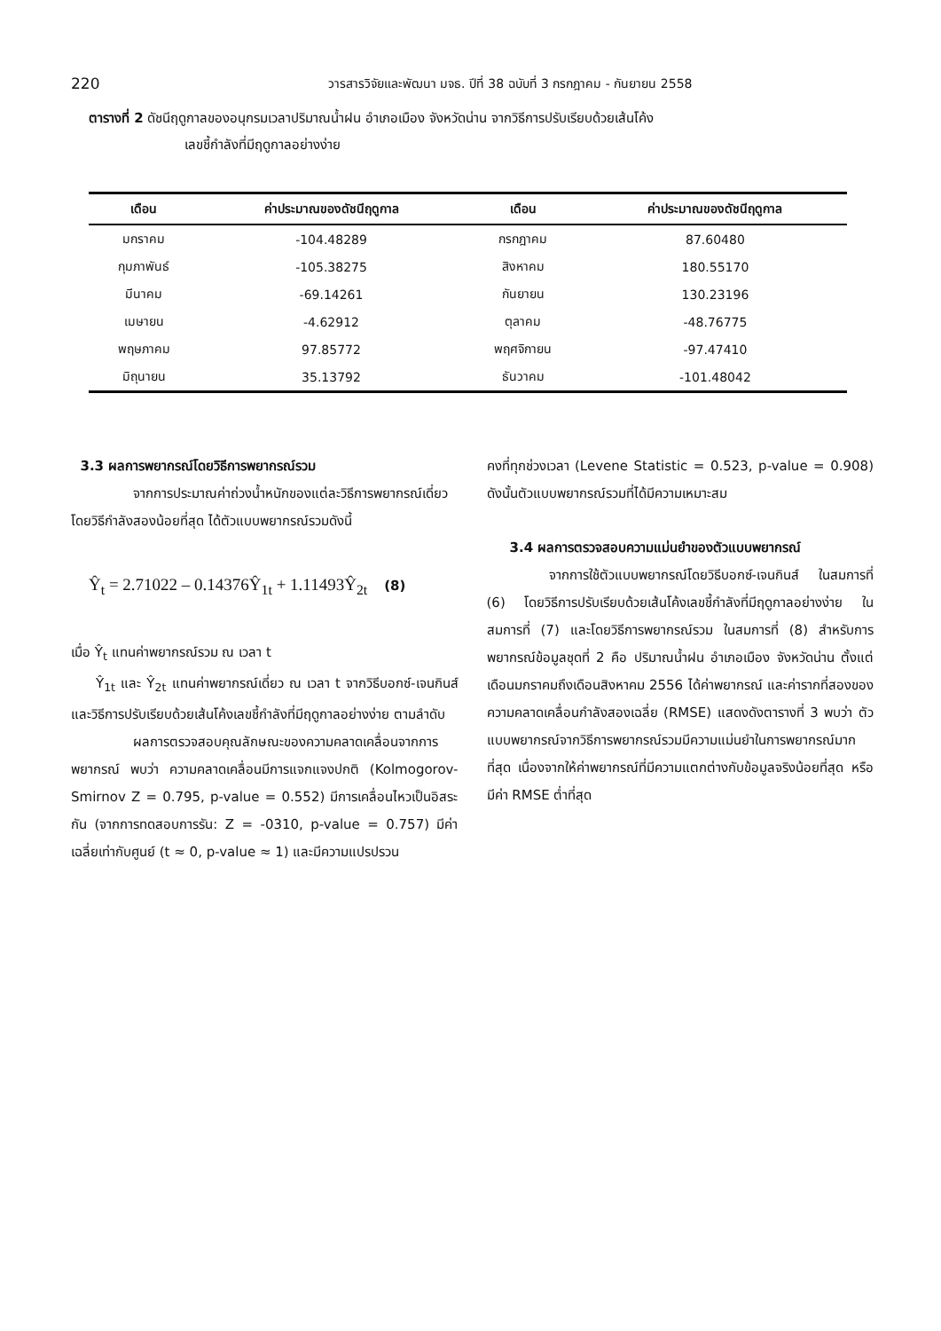220
วารสารวิจัยและพัฒนา มจธ. ปีที่ 38 ฉบับที่ 3 กรกฎาคม - กันยายน 2558
ตารางที่ 2 ดัชนีฤดูกาลของอนุกรมเวลาปริมาณน้ำฝน อำเภอเมือง จังหวัดน่าน จากวิธีการปรับเรียบด้วยเส้นโค้ง
เลขชี้กำลังที่มีฤดูกาลอย่างง่าย
| เดือน | ค่าประมาณของดัชนีฤดูกาล | เดือน | ค่าประมาณของดัชนีฤดูกาล |
| --- | --- | --- | --- |
| มกราคม | -104.48289 | กรกฎาคม | 87.60480 |
| กุมภาพันธ์ | -105.38275 | สิงหาคม | 180.55170 |
| มีนาคม | -69.14261 | กันยายน | 130.23196 |
| เมษายน | -4.62912 | ตุลาคม | -48.76775 |
| พฤษภาคม | 97.85772 | พฤศจิกายน | -97.47410 |
| มิถุนายน | 35.13792 | ธันวาคม | -101.48042 |
3.3 ผลการพยากรณ์โดยวิธีการพยากรณ์รวม
จากการประมาณค่าถ่วงน้ำหนักของแต่ละวิธีการพยากรณ์เดี่ยวโดยวิธีกำลังสองน้อยที่สุด ได้ตัวแบบพยากรณ์รวมดังนี้
Ŷ<sub>t</sub> = 2.71022 – 0.14376Ŷ<sub>1t</sub> + 1.11493Ŷ<sub>2t</sub> (8)
เมื่อ Ŷ<sub>t</sub> แทนค่าพยากรณ์รวม ณ เวลา t
Ŷ<sub>1t</sub> และ Ŷ<sub>2t</sub> แทนค่าพยากรณ์เดี่ยว ณ เวลา t จากวิธีบอกซ์-เจนกินส์ และวิธีการปรับเรียบด้วยเส้นโค้งเลขชี้กำลังที่มีฤดูกาลอย่างง่าย ตามลำดับ
ผลการตรวจสอบคุณลักษณะของความคลาดเคลื่อนจากการพยากรณ์ พบว่า ความคลาดเคลื่อนมีการแจกแจงปกติ (Kolmogorov-Smirnov Z = 0.795, p-value = 0.552) มีการเคลื่อนไหวเป็นอิสระกัน (จากการทดสอบการรัน: Z = -0310, p-value = 0.757) มีค่าเฉลี่ยเท่ากับศูนย์ (t ≈ 0, p-value ≈ 1) และมีความแปรปรวน
คงที่ทุกช่วงเวลา (Levene Statistic = 0.523, p-value = 0.908) ดังนั้นตัวแบบพยากรณ์รวมที่ได้มีความเหมาะสม
3.4 ผลการตรวจสอบความแม่นยำของตัวแบบพยากรณ์
จากการใช้ตัวแบบพยากรณ์โดยวิธีบอกซ์-เจนกินส์ ในสมการที่ (6) โดยวิธีการปรับเรียบด้วยเส้นโค้งเลขชี้กำลังที่มีฤดูกาลอย่างง่าย ในสมการที่ (7) และโดยวิธีการพยากรณ์รวม ในสมการที่ (8) สำหรับการพยากรณ์ข้อมูลชุดที่ 2 คือ ปริมาณน้ำฝน อำเภอเมือง จังหวัดน่าน ตั้งแต่เดือนมกราคมถึงเดือนสิงหาคม 2556 ได้ค่าพยากรณ์ และค่ารากที่สองของความคลาดเคลื่อนกำลังสองเฉลี่ย (RMSE) แสดงดังตารางที่ 3 พบว่า ตัวแบบพยากรณ์จากวิธีการพยากรณ์รวมมีความแม่นยำในการพยากรณ์มากที่สุด เนื่องจากให้ค่าพยากรณ์ที่มีความแตกต่างกับข้อมูลจริงน้อยที่สุด หรือมีค่า RMSE ต่ำที่สุด